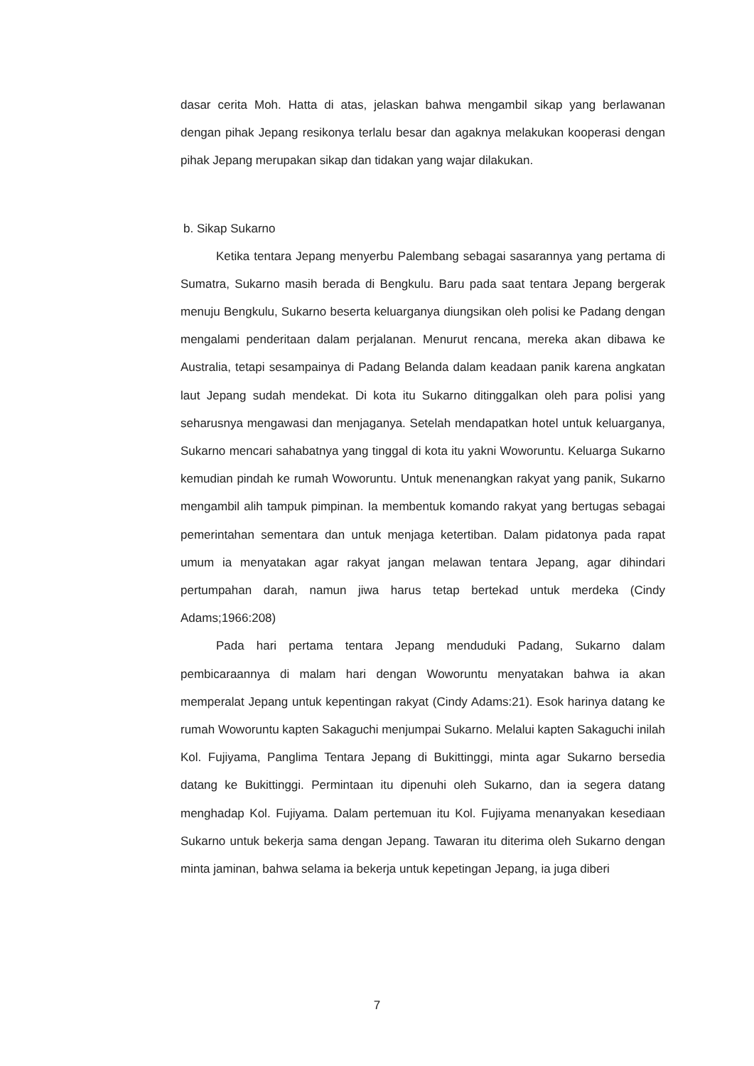dasar cerita Moh. Hatta di atas, jelaskan bahwa mengambil sikap yang berlawanan dengan pihak Jepang resikonya terlalu besar dan agaknya melakukan kooperasi dengan pihak Jepang merupakan sikap dan tidakan yang wajar dilakukan.
b. Sikap Sukarno
Ketika tentara Jepang menyerbu Palembang sebagai sasarannya yang pertama di Sumatra, Sukarno masih berada di Bengkulu. Baru pada saat tentara Jepang bergerak menuju Bengkulu, Sukarno beserta keluarganya diungsikan oleh polisi ke Padang dengan mengalami penderitaan dalam perjalanan. Menurut rencana, mereka akan dibawa ke Australia, tetapi sesampainya di Padang Belanda dalam keadaan panik karena angkatan laut Jepang sudah mendekat. Di kota itu Sukarno ditinggalkan oleh para polisi yang seharusnya mengawasi dan menjaganya. Setelah mendapatkan hotel untuk keluarganya, Sukarno mencari sahabatnya yang tinggal di kota itu yakni Woworuntu. Keluarga Sukarno kemudian pindah ke rumah Woworuntu. Untuk menenangkan rakyat yang panik, Sukarno mengambil alih tampuk pimpinan. Ia membentuk komando rakyat yang bertugas sebagai pemerintahan sementara dan untuk menjaga ketertiban. Dalam pidatonya pada rapat umum ia menyatakan agar rakyat jangan melawan tentara Jepang, agar dihindari pertumpahan darah, namun jiwa harus tetap bertekad untuk merdeka (Cindy Adams;1966:208)
Pada hari pertama tentara Jepang menduduki Padang, Sukarno dalam pembicaraannya di malam hari dengan Woworuntu menyatakan bahwa ia akan memperalat Jepang untuk kepentingan rakyat (Cindy Adams:21). Esok harinya datang ke rumah Woworuntu kapten Sakaguchi menjumpai Sukarno. Melalui kapten Sakaguchi inilah Kol. Fujiyama, Panglima Tentara Jepang di Bukittinggi, minta agar Sukarno bersedia datang ke Bukittinggi. Permintaan itu dipenuhi oleh Sukarno, dan ia segera datang menghadap Kol. Fujiyama. Dalam pertemuan itu Kol. Fujiyama menanyakan kesediaan Sukarno untuk bekerja sama dengan Jepang. Tawaran itu diterima oleh Sukarno dengan minta jaminan, bahwa selama ia bekerja untuk kepetingan Jepang, ia juga diberi
7